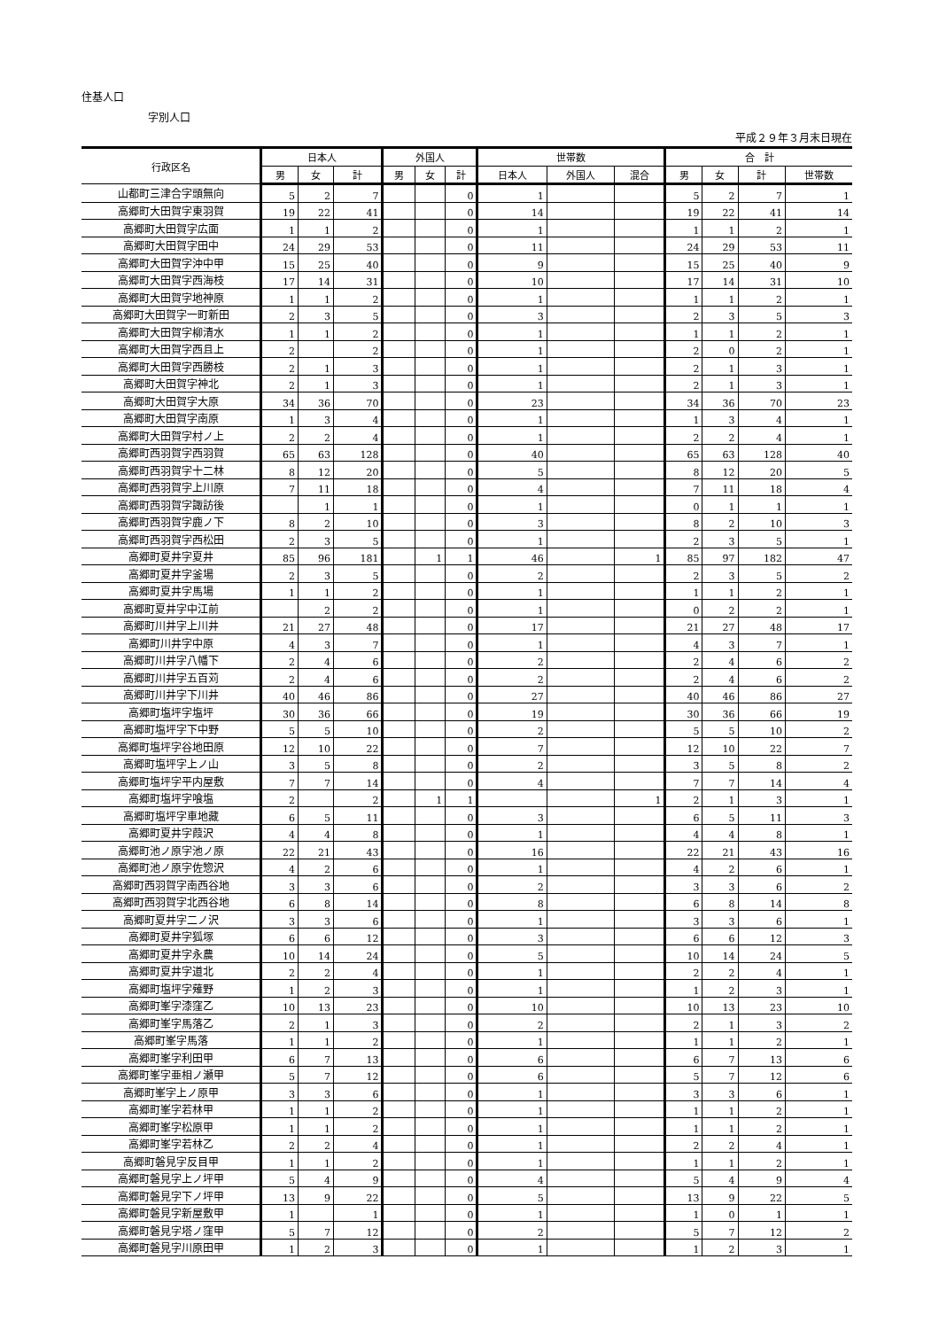住基人口
字別人口
平成２９年３月末日現在
| 行政区名 | 日本人 | | | 外国人 | | | 世帯数 | | | 合 計 | | | |
| --- | --- | --- | --- | --- | --- | --- | --- | --- | --- | --- | --- | --- | --- |
| | 男 | 女 | 計 | 男 | 女 | 計 | 日本人 | 外国人 | 混合 | 男 | 女 | 計 | 世帯数 |
| 山都町三津合字頭無向 | 5 | 2 | 7 | | | 0 | 1 | | | 5 | 2 | 7 | 1 |
| 高郷町大田賀字東羽賀 | 19 | 22 | 41 | | | 0 | 14 | | | 19 | 22 | 41 | 14 |
| 高郷町大田賀字広面 | 1 | 1 | 2 | | | 0 | 1 | | | 1 | 1 | 2 | 1 |
| 高郷町大田賀字田中 | 24 | 29 | 53 | | | 0 | 11 | | | 24 | 29 | 53 | 11 |
| 高郷町大田賀字沖中甲 | 15 | 25 | 40 | | | 0 | 9 | | | 15 | 25 | 40 | 9 |
| 高郷町大田賀字西海枝 | 17 | 14 | 31 | | | 0 | 10 | | | 17 | 14 | 31 | 10 |
| 高郷町大田賀字地神原 | 1 | 1 | 2 | | | 0 | 1 | | | 1 | 1 | 2 | 1 |
| 高郷町大田賀字一町新田 | 2 | 3 | 5 | | | 0 | 3 | | | 2 | 3 | 5 | 3 |
| 高郷町大田賀字柳清水 | 1 | 1 | 2 | | | 0 | 1 | | | 1 | 1 | 2 | 1 |
| 高郷町大田賀字西且上 | 2 | | 2 | | | 0 | 1 | | | 2 | 0 | 2 | 1 |
| 高郷町大田賀字西勝枝 | 2 | 1 | 3 | | | 0 | 1 | | | 2 | 1 | 3 | 1 |
| 高郷町大田賀字神北 | 2 | 1 | 3 | | | 0 | 1 | | | 2 | 1 | 3 | 1 |
| 高郷町大田賀字大原 | 34 | 36 | 70 | | | 0 | 23 | | | 34 | 36 | 70 | 23 |
| 高郷町大田賀字南原 | 1 | 3 | 4 | | | 0 | 1 | | | 1 | 3 | 4 | 1 |
| 高郷町大田賀字村ノ上 | 2 | 2 | 4 | | | 0 | 1 | | | 2 | 2 | 4 | 1 |
| 高郷町西羽賀字西羽賀 | 65 | 63 | 128 | | | 0 | 40 | | | 65 | 63 | 128 | 40 |
| 高郷町西羽賀字十二林 | 8 | 12 | 20 | | | 0 | 5 | | | 8 | 12 | 20 | 5 |
| 高郷町西羽賀字上川原 | 7 | 11 | 18 | | | 0 | 4 | | | 7 | 11 | 18 | 4 |
| 高郷町西羽賀字諏訪後 | | 1 | 1 | | | 0 | 1 | | | 0 | 1 | 1 | 1 |
| 高郷町西羽賀字鹿ノ下 | 8 | 2 | 10 | | | 0 | 3 | | | 8 | 2 | 10 | 3 |
| 高郷町西羽賀字西松田 | 2 | 3 | 5 | | | 0 | 1 | | | 2 | 3 | 5 | 1 |
| 高郷町夏井字夏井 | 85 | 96 | 181 | | 1 | 1 | 46 | | 1 | 85 | 97 | 182 | 47 |
| 高郷町夏井字釜場 | 2 | 3 | 5 | | | 0 | 2 | | | 2 | 3 | 5 | 2 |
| 高郷町夏井字馬場 | 1 | 1 | 2 | | | 0 | 1 | | | 1 | 1 | 2 | 1 |
| 高郷町夏井字中江前 | | 2 | 2 | | | 0 | 1 | | | 0 | 2 | 2 | 1 |
| 高郷町川井字上川井 | 21 | 27 | 48 | | | 0 | 17 | | | 21 | 27 | 48 | 17 |
| 高郷町川井字中原 | 4 | 3 | 7 | | | 0 | 1 | | | 4 | 3 | 7 | 1 |
| 高郷町川井字八幡下 | 2 | 4 | 6 | | | 0 | 2 | | | 2 | 4 | 6 | 2 |
| 高郷町川井字五百苅 | 2 | 4 | 6 | | | 0 | 2 | | | 2 | 4 | 6 | 2 |
| 高郷町川井字下川井 | 40 | 46 | 86 | | | 0 | 27 | | | 40 | 46 | 86 | 27 |
| 高郷町塩坪字塩坪 | 30 | 36 | 66 | | | 0 | 19 | | | 30 | 36 | 66 | 19 |
| 高郷町塩坪字下中野 | 5 | 5 | 10 | | | 0 | 2 | | | 5 | 5 | 10 | 2 |
| 高郷町塩坪字谷地田原 | 12 | 10 | 22 | | | 0 | 7 | | | 12 | 10 | 22 | 7 |
| 高郷町塩坪字上ノ山 | 3 | 5 | 8 | | | 0 | 2 | | | 3 | 5 | 8 | 2 |
| 高郷町塩坪字平内屋敷 | 7 | 7 | 14 | | | 0 | 4 | | | 7 | 7 | 14 | 4 |
| 高郷町塩坪字喰塩 | 2 | | 2 | | 1 | 1 | | | 1 | 2 | 1 | 3 | 1 |
| 高郷町塩坪字車地藏 | 6 | 5 | 11 | | | 0 | 3 | | | 6 | 5 | 11 | 3 |
| 高郷町夏井字葭沢 | 4 | 4 | 8 | | | 0 | 1 | | | 4 | 4 | 8 | 1 |
| 高郷町池ノ原字池ノ原 | 22 | 21 | 43 | | | 0 | 16 | | | 22 | 21 | 43 | 16 |
| 高郷町池ノ原字佐惣沢 | 4 | 2 | 6 | | | 0 | 1 | | | 4 | 2 | 6 | 1 |
| 高郷町西羽賀字南西谷地 | 3 | 3 | 6 | | | 0 | 2 | | | 3 | 3 | 6 | 2 |
| 高郷町西羽賀字北西谷地 | 6 | 8 | 14 | | | 0 | 8 | | | 6 | 8 | 14 | 8 |
| 高郷町夏井字二ノ沢 | 3 | 3 | 6 | | | 0 | 1 | | | 3 | 3 | 6 | 1 |
| 高郷町夏井字狐塚 | 6 | 6 | 12 | | | 0 | 3 | | | 6 | 6 | 12 | 3 |
| 高郷町夏井字永農 | 10 | 14 | 24 | | | 0 | 5 | | | 10 | 14 | 24 | 5 |
| 高郷町夏井字道北 | 2 | 2 | 4 | | | 0 | 1 | | | 2 | 2 | 4 | 1 |
| 高郷町塩坪字薙野 | 1 | 2 | 3 | | | 0 | 1 | | | 1 | 2 | 3 | 1 |
| 高郷町峯字漆窪乙 | 10 | 13 | 23 | | | 0 | 10 | | | 10 | 13 | 23 | 10 |
| 高郷町峯字馬落乙 | 2 | 1 | 3 | | | 0 | 2 | | | 2 | 1 | 3 | 2 |
| 高郷町峯字馬落 | 1 | 1 | 2 | | | 0 | 1 | | | 1 | 1 | 2 | 1 |
| 高郷町峯字利田甲 | 6 | 7 | 13 | | | 0 | 6 | | | 6 | 7 | 13 | 6 |
| 高郷町峯字亜相ノ瀬甲 | 5 | 7 | 12 | | | 0 | 6 | | | 5 | 7 | 12 | 6 |
| 高郷町峯字上ノ原甲 | 3 | 3 | 6 | | | 0 | 1 | | | 3 | 3 | 6 | 1 |
| 高郷町峯字若林甲 | 1 | 1 | 2 | | | 0 | 1 | | | 1 | 1 | 2 | 1 |
| 高郷町峯字松原甲 | 1 | 1 | 2 | | | 0 | 1 | | | 1 | 1 | 2 | 1 |
| 高郷町峯字若林乙 | 2 | 2 | 4 | | | 0 | 1 | | | 2 | 2 | 4 | 1 |
| 高郷町磐見字反目甲 | 1 | 1 | 2 | | | 0 | 1 | | | 1 | 1 | 2 | 1 |
| 高郷町磐見字上ノ坪甲 | 5 | 4 | 9 | | | 0 | 4 | | | 5 | 4 | 9 | 4 |
| 高郷町磐見字下ノ坪甲 | 13 | 9 | 22 | | | 0 | 5 | | | 13 | 9 | 22 | 5 |
| 高郷町磐見字新屋敷甲 | 1 | | 1 | | | 0 | 1 | | | 1 | 0 | 1 | 1 |
| 高郷町磐見字塔ノ窪甲 | 5 | 7 | 12 | | | 0 | 2 | | | 5 | 7 | 12 | 2 |
| 高郷町磐見字川原田甲 | 1 | 2 | 3 | | | 0 | 1 | | | 1 | 2 | 3 | 1 |